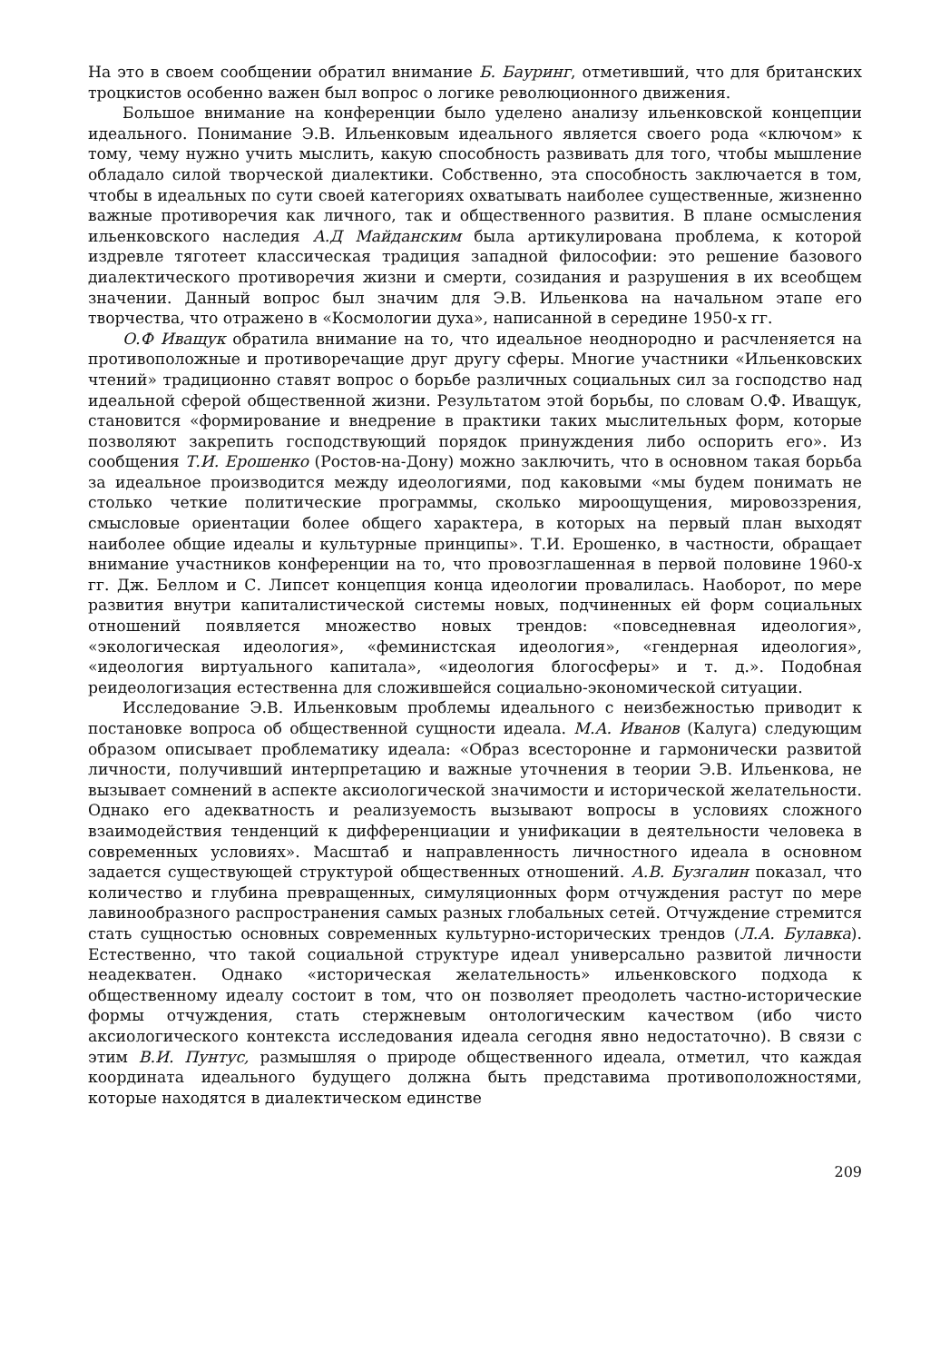На это в своем сообщении обратил внимание Б. Бауринг, отметивший, что для британских троцкистов особенно важен был вопрос о логике революционного движения.
Большое внимание на конференции было уделено анализу ильенковской концепции идеального. Понимание Э.В. Ильенковым идеального является своего рода «ключом» к тому, чему нужно учить мыслить, какую способность развивать для того, чтобы мышление обладало силой творческой диалектики. Собственно, эта способность заключается в том, чтобы в идеальных по сути своей категориях охватывать наиболее существенные, жизненно важные противоречия как личного, так и общественного развития. В плане осмысления ильенковского наследия А.Д Майданским была артикулирована проблема, к которой издревле тяготеет классическая традиция западной философии: это решение базового диалектического противоречия жизни и смерти, созидания и разрушения в их всеобщем значении. Данный вопрос был значим для Э.В. Ильенкова на начальном этапе его творчества, что отражено в «Космологии духа», написанной в середине 1950-х гг.
О.Ф Иващук обратила внимание на то, что идеальное неоднородно и расчленяется на противоположные и противоречащие друг другу сферы. Многие участники «Ильенковских чтений» традиционно ставят вопрос о борьбе различных социальных сил за господство над идеальной сферой общественной жизни. Результатом этой борьбы, по словам О.Ф. Иващук, становится «формирование и внедрение в практики таких мыслительных форм, которые позволяют закрепить господствующий порядок принуждения либо оспорить его». Из сообщения Т.И. Ерошенко (Ростов-на-Дону) можно заключить, что в основном такая борьба за идеальное производится между идеологиями, под каковыми «мы будем понимать не столько четкие политические программы, сколько мироощущения, мировоззрения, смысловые ориентации более общего характера, в которых на первый план выходят наиболее общие идеалы и культурные принципы». Т.И. Ерошенко, в частности, обращает внимание участников конференции на то, что провозглашенная в первой половине 1960-х гг. Дж. Беллом и С. Липсет концепция конца идеологии провалилась. Наоборот, по мере развития внутри капиталистической системы новых, подчиненных ей форм социальных отношений появляется множество новых трендов: «повседневная идеология», «экологическая идеология», «феминистская идеология», «гендерная идеология», «идеология виртуального капитала», «идеология блогосферы» и т. д.». Подобная реидеологизация естественна для сложившейся социально-экономической ситуации.
Исследование Э.В. Ильенковым проблемы идеального с неизбежностью приводит к постановке вопроса об общественной сущности идеала. М.А. Иванов (Калуга) следующим образом описывает проблематику идеала: «Образ всесторонне и гармонически развитой личности, получивший интерпретацию и важные уточнения в теории Э.В. Ильенкова, не вызывает сомнений в аспекте аксиологической значимости и исторической желательности. Однако его адекватность и реализуемость вызывают вопросы в условиях сложного взаимодействия тенденций к дифференциации и унификации в деятельности человека в современных условиях». Масштаб и направленность личностного идеала в основном задается существующей структурой общественных отношений. А.В. Бузгалин показал, что количество и глубина превращенных, симуляционных форм отчуждения растут по мере лавинообразного распространения самых разных глобальных сетей. Отчуждение стремится стать сущностью основных современных культурно-исторических трендов (Л.А. Булавка). Естественно, что такой социальной структуре идеал универсально развитой личности неадекватен. Однако «историческая желательность» ильенковского подхода к общественному идеалу состоит в том, что он позволяет преодолеть частно-исторические формы отчуждения, стать стержневым онтологическим качеством (ибо чисто аксиологического контекста исследования идеала сегодня явно недостаточно). В связи с этим В.И. Пунтус, размышляя о природе общественного идеала, отметил, что каждая координата идеального будущего должна быть представима противоположностями, которые находятся в диалектическом единстве
209